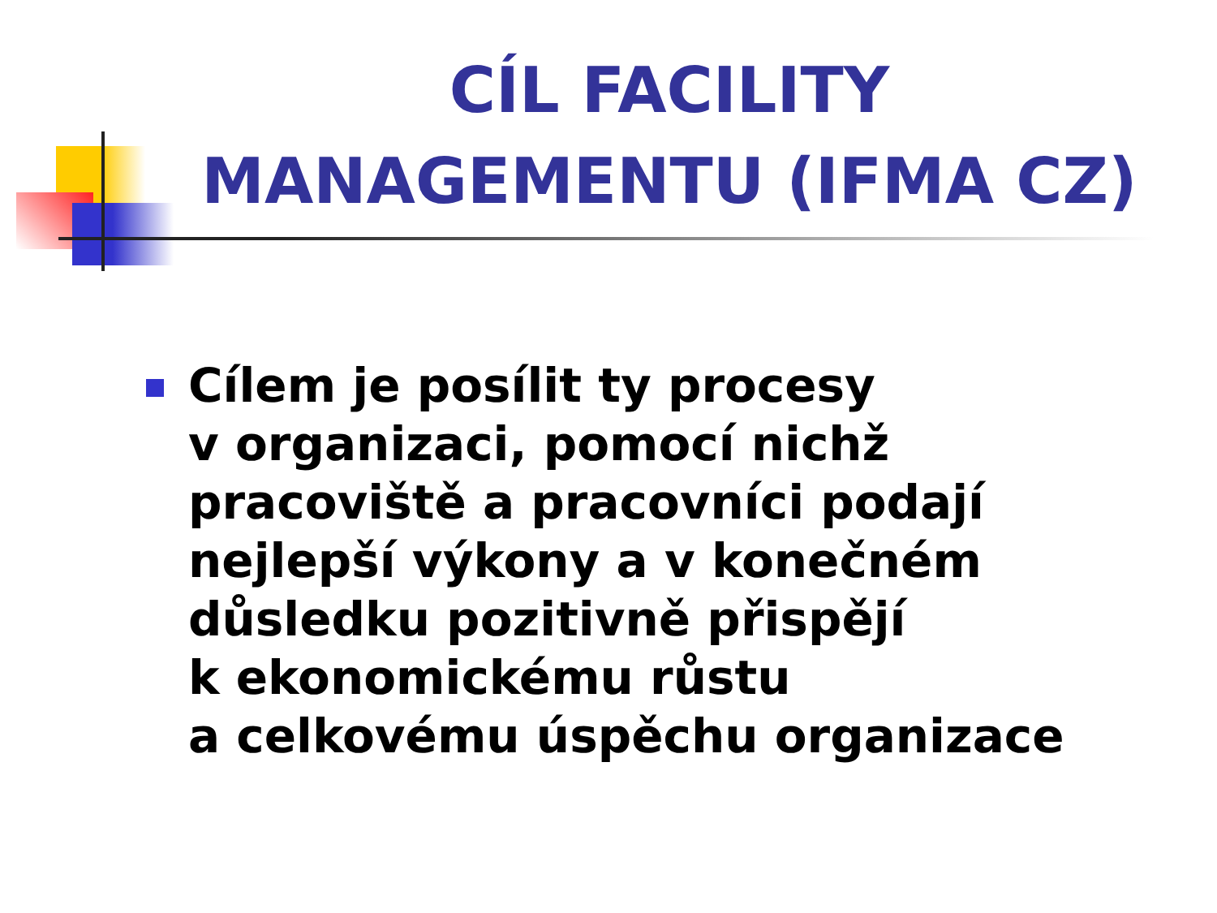CÍL FACILITY MANAGEMENTU (IFMA CZ)
Cílem je posílit ty procesy
v organizaci, pomocí nichž
pracoviště a pracovníci podají
nejlepší výkony a v konečném
důsledku pozitivně přispějí
k ekonomickému růstu
a celkovému úspěchu organizace